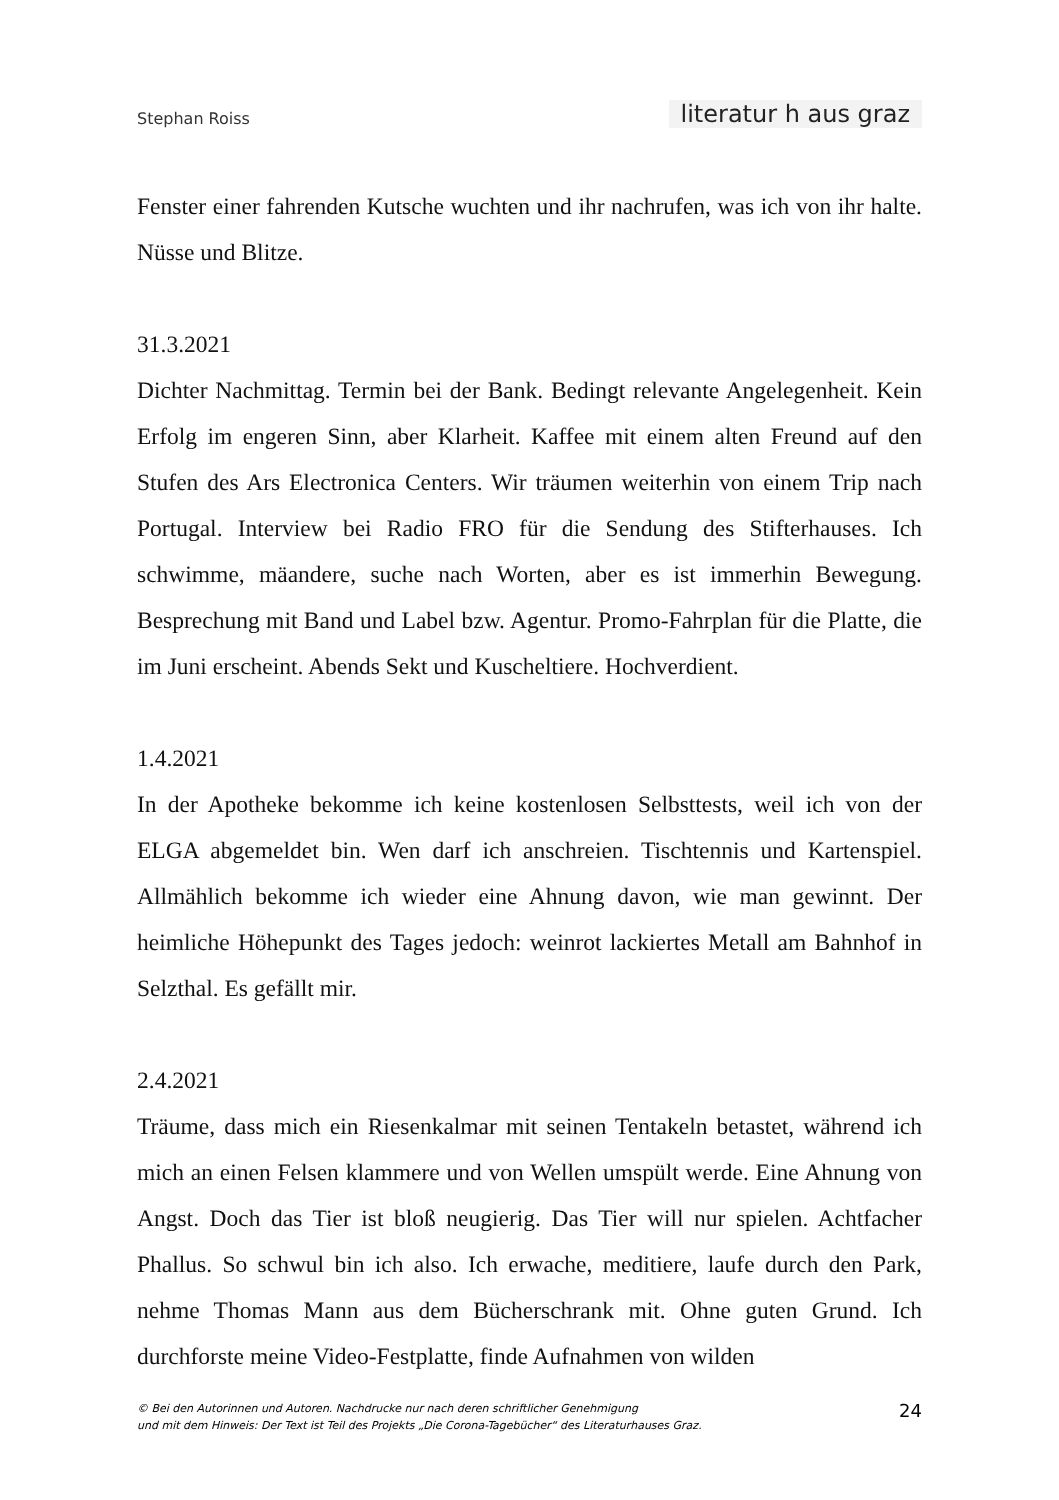Stephan Roiss literatur h aus graz
Fenster einer fahrenden Kutsche wuchten und ihr nachrufen, was ich von ihr halte. Nüsse und Blitze.
31.3.2021
Dichter Nachmittag. Termin bei der Bank. Bedingt relevante Angelegenheit. Kein Erfolg im engeren Sinn, aber Klarheit. Kaffee mit einem alten Freund auf den Stufen des Ars Electronica Centers. Wir träumen weiterhin von einem Trip nach Portugal. Interview bei Radio FRO für die Sendung des Stifterhauses. Ich schwimme, mäandere, suche nach Worten, aber es ist immerhin Bewegung. Besprechung mit Band und Label bzw. Agentur. Promo-Fahrplan für die Platte, die im Juni erscheint. Abends Sekt und Kuscheltiere. Hochverdient.
1.4.2021
In der Apotheke bekomme ich keine kostenlosen Selbsttests, weil ich von der ELGA abgemeldet bin. Wen darf ich anschreien. Tischtennis und Kartenspiel. Allmählich bekomme ich wieder eine Ahnung davon, wie man gewinnt. Der heimliche Höhepunkt des Tages jedoch: weinrot lackiertes Metall am Bahnhof in Selzthal. Es gefällt mir.
2.4.2021
Träume, dass mich ein Riesenkalmar mit seinen Tentakeln betastet, während ich mich an einen Felsen klammere und von Wellen umspült werde. Eine Ahnung von Angst. Doch das Tier ist bloß neugierig. Das Tier will nur spielen. Achtfacher Phallus. So schwul bin ich also. Ich erwache, meditiere, laufe durch den Park, nehme Thomas Mann aus dem Bücherschrank mit. Ohne guten Grund. Ich durchforste meine Video-Festplatte, finde Aufnahmen von wilden
© Bei den Autorinnen und Autoren. Nachdrucke nur nach deren schriftlicher Genehmigung
und mit dem Hinweis: Der Text ist Teil des Projekts „Die Corona-Tagebücher“ des Literaturhauses Graz.
24